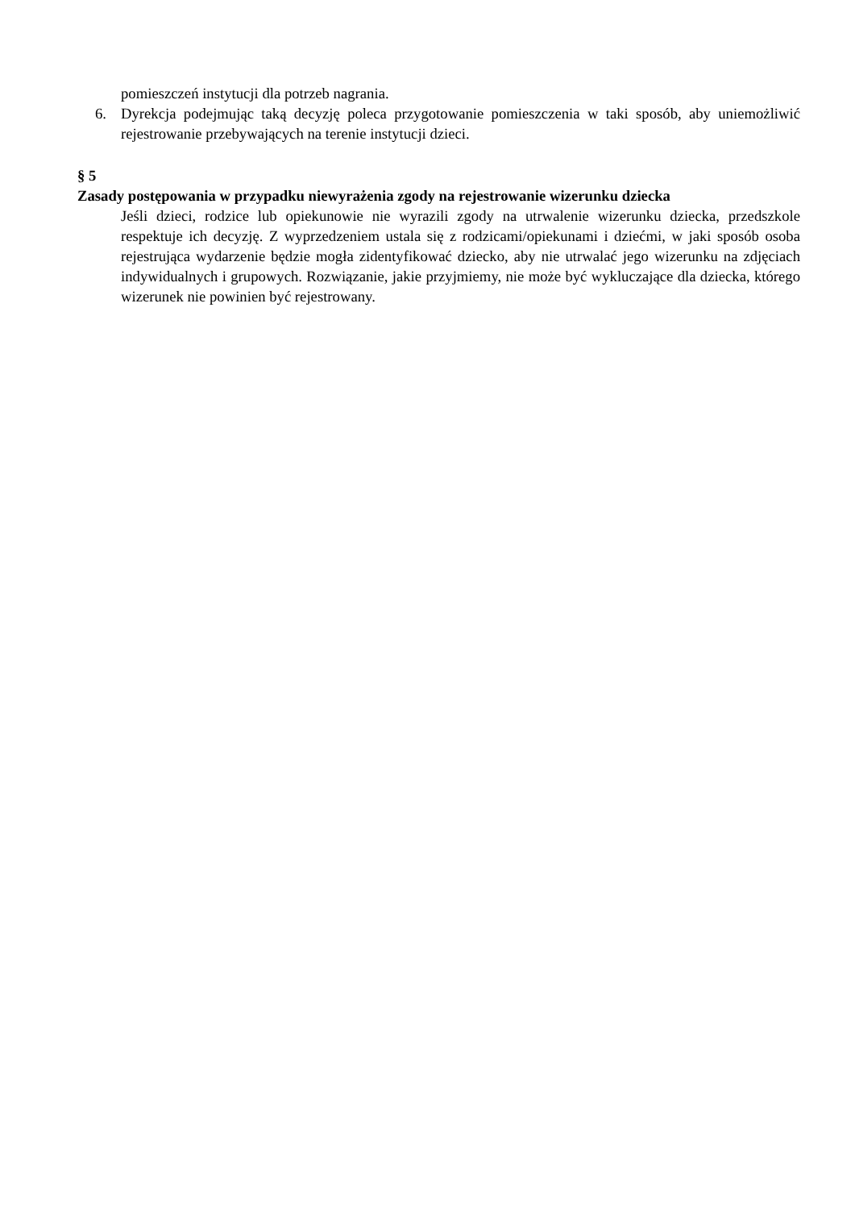pomieszczeń instytucji dla potrzeb nagrania.
6. Dyrekcja podejmując taką decyzję poleca przygotowanie pomieszczenia w taki sposób, aby uniemożliwić rejestrowanie przebywających na terenie instytucji dzieci.
§ 5
Zasady postępowania w przypadku niewyrażenia zgody na rejestrowanie wizerunku dziecka
Jeśli dzieci, rodzice lub opiekunowie nie wyrazili zgody na utrwalenie wizerunku dziecka, przedszkole respektuje ich decyzję. Z wyprzedzeniem ustala się z rodzicami/opiekunami i dziećmi, w jaki sposób osoba rejestrująca wydarzenie będzie mogła zidentyfikować dziecko, aby nie utrwalać jego wizerunku na zdjęciach indywidualnych i grupowych. Rozwiązanie, jakie przyjmiemy, nie może być wykluczające dla dziecka, którego wizerunek nie powinien być rejestrowany.